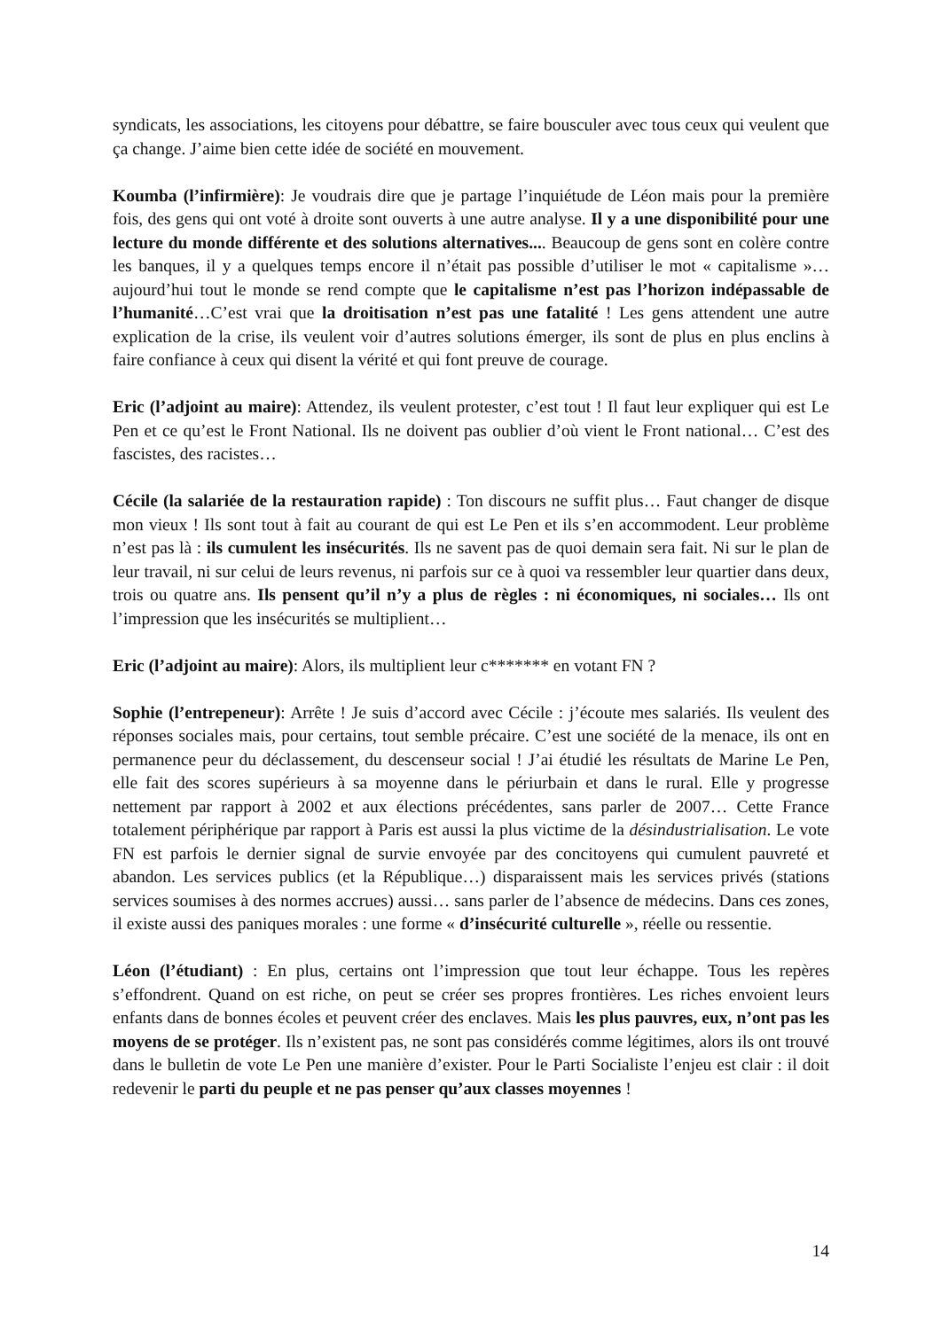syndicats, les associations, les citoyens pour débattre, se faire bousculer avec tous ceux qui veulent que ça change. J’aime bien cette idée de société en mouvement.
Koumba (l’infirmière): Je voudrais dire que je partage l’inquiétude de Léon mais pour la première fois, des gens qui ont voté à droite sont ouverts à une autre analyse. Il y a une disponibilité pour une lecture du monde différente et des solutions alternatives.... Beaucoup de gens sont en colère contre les banques, il y a quelques temps encore il n’était pas possible d’utiliser le mot « capitalisme »… aujourd’hui tout le monde se rend compte que le capitalisme n’est pas l’horizon indépassable de l’humanité…C’est vrai que la droitisation n’est pas une fatalité ! Les gens attendent une autre explication de la crise, ils veulent voir d’autres solutions émerger, ils sont de plus en plus enclins à faire confiance à ceux qui disent la vérité et qui font preuve de courage.
Eric (l’adjoint au maire): Attendez, ils veulent protester, c’est tout ! Il faut leur expliquer qui est Le Pen et ce qu’est le Front National. Ils ne doivent pas oublier d’où vient le Front national… C’est des fascistes, des racistes…
Cécile (la salariée de la restauration rapide) : Ton discours ne suffit plus… Faut changer de disque mon vieux ! Ils sont tout à fait au courant de qui est Le Pen et ils s’en accommodent. Leur problème n’est pas là : ils cumulent les insécurités. Ils ne savent pas de quoi demain sera fait. Ni sur le plan de leur travail, ni sur celui de leurs revenus, ni parfois sur ce à quoi va ressembler leur quartier dans deux, trois ou quatre ans. Ils pensent qu’il n’y a plus de règles : ni économiques, ni sociales… Ils ont l’impression que les insécurités se multiplient…
Eric (l’adjoint au maire): Alors, ils multiplient leur c******* en votant FN ?
Sophie (l’entrepeneur): Arrête ! Je suis d’accord avec Cécile : j’écoute mes salariés. Ils veulent des réponses sociales mais, pour certains, tout semble précaire. C’est une société de la menace, ils ont en permanence peur du déclassement, du descenseur social ! J’ai étudié les résultats de Marine Le Pen, elle fait des scores supérieurs à sa moyenne dans le périurbain et dans le rural. Elle y progresse nettement par rapport à 2002 et aux élections précédentes, sans parler de 2007… Cette France totalement périphérique par rapport à Paris est aussi la plus victime de la désindustrialisation. Le vote FN est parfois le dernier signal de survie envoyée par des concitoyens qui cumulent pauvreté et abandon. Les services publics (et la République…) disparaissent mais les services privés (stations services soumises à des normes accrues) aussi… sans parler de l’absence de médecins. Dans ces zones, il existe aussi des paniques morales : une forme « d’insécurité culturelle », réelle ou ressentie.
Léon (l’étudiant) : En plus, certains ont l’impression que tout leur échappe. Tous les repères s’effondrent. Quand on est riche, on peut se créer ses propres frontières. Les riches envoient leurs enfants dans de bonnes écoles et peuvent créer des enclaves. Mais les plus pauvres, eux, n’ont pas les moyens de se protéger. Ils n’existent pas, ne sont pas considérés comme légitimes, alors ils ont trouvé dans le bulletin de vote Le Pen une manière d’exister. Pour le Parti Socialiste l’enjeu est clair : il doit redevenir le parti du peuple et ne pas penser qu’aux classes moyennes !
14